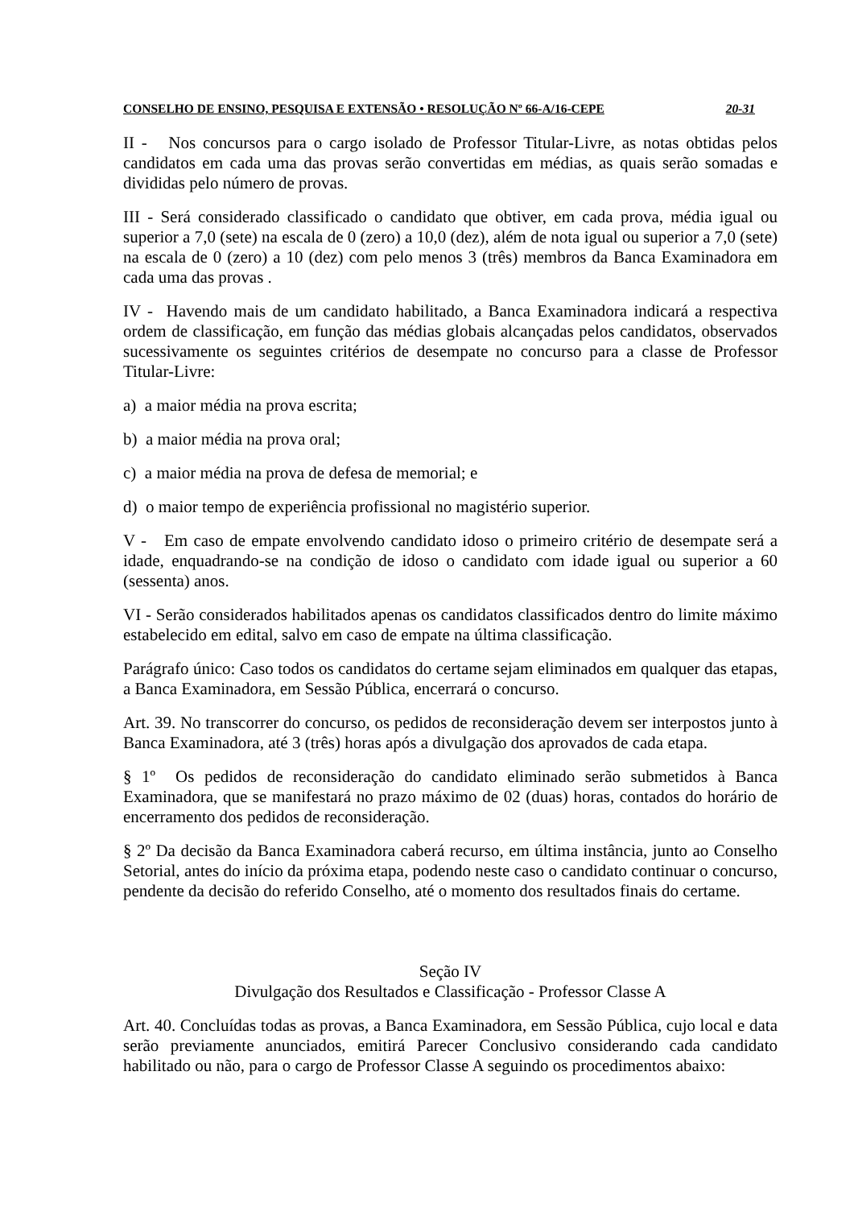CONSELHO DE ENSINO, PESQUISA E EXTENSÃO • RESOLUÇÃO Nº 66-A/16-CEPE 20-31
II - Nos concursos para o cargo isolado de Professor Titular-Livre, as notas obtidas pelos candidatos em cada uma das provas serão convertidas em médias, as quais serão somadas e divididas pelo número de provas.
III - Será considerado classificado o candidato que obtiver, em cada prova, média igual ou superior a 7,0 (sete) na escala de 0 (zero) a 10,0 (dez), além de nota igual ou superior a 7,0 (sete) na escala de 0 (zero) a 10 (dez) com pelo menos 3 (três) membros da Banca Examinadora em cada uma das provas .
IV - Havendo mais de um candidato habilitado, a Banca Examinadora indicará a respectiva ordem de classificação, em função das médias globais alcançadas pelos candidatos, observados sucessivamente os seguintes critérios de desempate no concurso para a classe de Professor Titular-Livre:
a) a maior média na prova escrita;
b) a maior média na prova oral;
c) a maior média na prova de defesa de memorial; e
d) o maior tempo de experiência profissional no magistério superior.
V - Em caso de empate envolvendo candidato idoso o primeiro critério de desempate será a idade, enquadrando-se na condição de idoso o candidato com idade igual ou superior a 60 (sessenta) anos.
VI - Serão considerados habilitados apenas os candidatos classificados dentro do limite máximo estabelecido em edital, salvo em caso de empate na última classificação.
Parágrafo único: Caso todos os candidatos do certame sejam eliminados em qualquer das etapas, a Banca Examinadora, em Sessão Pública, encerrará o concurso.
Art. 39. No transcorrer do concurso, os pedidos de reconsideração devem ser interpostos junto à Banca Examinadora, até 3 (três) horas após a divulgação dos aprovados de cada etapa.
§ 1º Os pedidos de reconsideração do candidato eliminado serão submetidos à Banca Examinadora, que se manifestará no prazo máximo de 02 (duas) horas, contados do horário de encerramento dos pedidos de reconsideração.
§ 2º Da decisão da Banca Examinadora caberá recurso, em última instância, junto ao Conselho Setorial, antes do início da próxima etapa, podendo neste caso o candidato continuar o concurso, pendente da decisão do referido Conselho, até o momento dos resultados finais do certame.
Seção IV
Divulgação dos Resultados e Classificação - Professor Classe A
Art. 40. Concluídas todas as provas, a Banca Examinadora, em Sessão Pública, cujo local e data serão previamente anunciados, emitirá Parecer Conclusivo considerando cada candidato habilitado ou não, para o cargo de Professor Classe A seguindo os procedimentos abaixo: